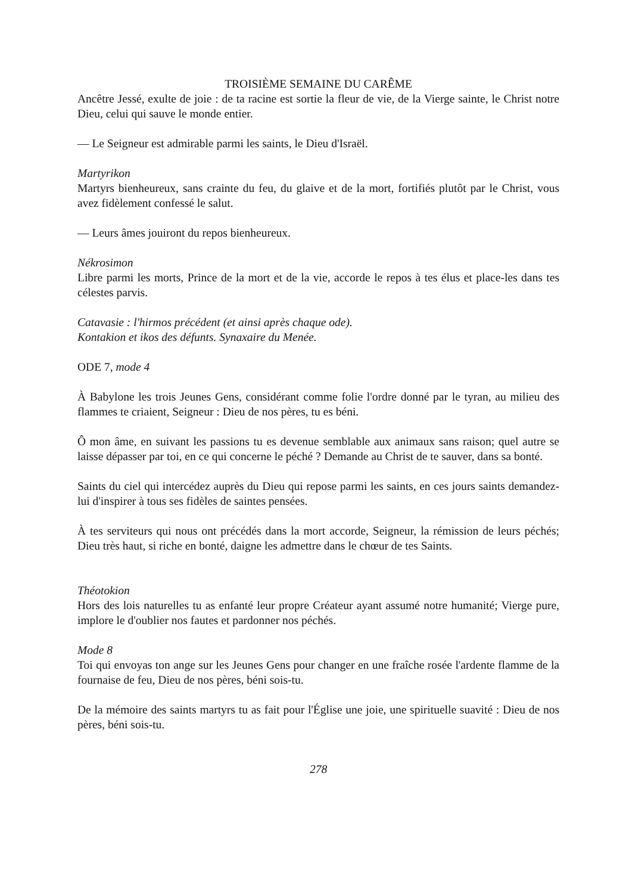TROISIÈME SEMAINE DU CARÊME
Ancêtre Jessé, exulte de joie : de ta racine est sortie la fleur de vie, de la Vierge sainte, le Christ notre Dieu, celui qui sauve le monde entier.
— Le Seigneur est admirable parmi les saints, le Dieu d'Israël.
Martyrikon
Martyrs bienheureux, sans crainte du feu, du glaive et de la mort, fortifiés plutôt par le Christ, vous avez fidèlement confessé le salut.
— Leurs âmes jouiront du repos bienheureux.
Nékrosimon
Libre parmi les morts, Prince de la mort et de la vie, accorde le repos à tes élus et place-les dans tes célestes parvis.
Catavasie : l'hirmos précédent (et ainsi après chaque ode).
Kontakion et ikos des défunts. Synaxaire du Menée.
ODE 7, mode 4
À Babylone les trois Jeunes Gens, considérant comme folie l'ordre donné par le tyran, au milieu des flammes te criaient, Seigneur : Dieu de nos pères, tu es béni.
Ô mon âme, en suivant les passions tu es devenue semblable aux animaux sans raison; quel autre se laisse dépasser par toi, en ce qui concerne le péché ? Demande au Christ de te sauver, dans sa bonté.
Saints du ciel qui intercédez auprès du Dieu qui repose parmi les saints, en ces jours saints demandez-lui d'inspirer à tous ses fidèles de saintes pensées.
À tes serviteurs qui nous ont précédés dans la mort accorde, Seigneur, la rémission de leurs péchés; Dieu très haut, si riche en bonté, daigne les admettre dans le chœur de tes Saints.
Théotokion
Hors des lois naturelles tu as enfanté leur propre Créateur ayant assumé notre humanité; Vierge pure, implore le d'oublier nos fautes et pardonner nos péchés.
Mode 8
Toi qui envoyas ton ange sur les Jeunes Gens pour changer en une fraîche rosée l'ardente flamme de la fournaise de feu, Dieu de nos pères, béni sois-tu.
De la mémoire des saints martyrs tu as fait pour l'Église une joie, une spirituelle suavité : Dieu de nos pères, béni sois-tu.
278